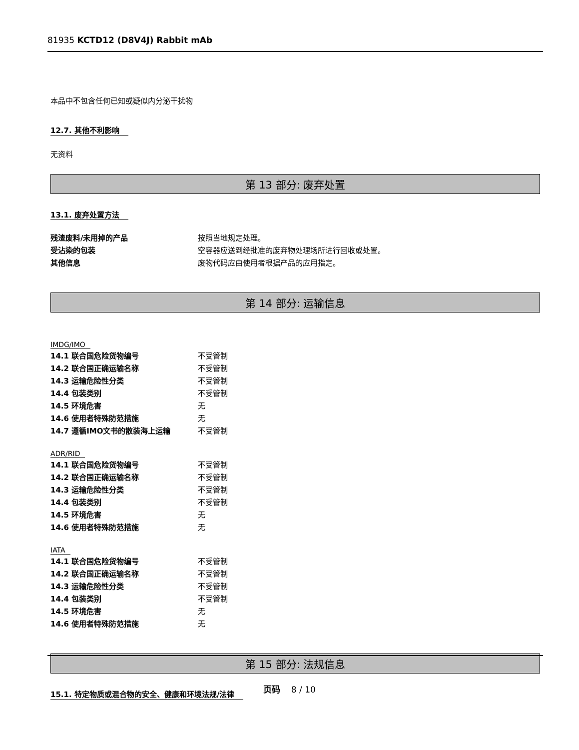81935 KCTD12 (D8V4J) Rabbit mAb
本品中不包含任何已知或疑似内分泌干扰物
12.7. 其他不利影响
无资料
第 13 部分: 废弃处置
13.1. 废弃处置方法
| 残渣废料/未用掉的产品 | 按照当地规定处理。 |
| 受沾染的包装 | 空容器应送到经批准的废弃物处理场所进行回收或处置。 |
| 其他信息 | 废物代码应由使用者根据产品的应用指定。 |
第 14 部分: 运输信息
IMDG/IMO
| 14.1 联合国危险货物编号 | 不受管制 |
| 14.2 联合国正确运输名称 | 不受管制 |
| 14.3 运输危险性分类 | 不受管制 |
| 14.4 包装类别 | 不受管制 |
| 14.5 环境危害 | 无 |
| 14.6 使用者特殊防范措施 | 无 |
| 14.7 遵循IMO文书的散装海上运输 | 不受管制 |
ADR/RID
| 14.1 联合国危险货物编号 | 不受管制 |
| 14.2 联合国正确运输名称 | 不受管制 |
| 14.3 运输危险性分类 | 不受管制 |
| 14.4 包装类别 | 不受管制 |
| 14.5 环境危害 | 无 |
| 14.6 使用者特殊防范措施 | 无 |
IATA
| 14.1 联合国危险货物编号 | 不受管制 |
| 14.2 联合国正确运输名称 | 不受管制 |
| 14.3 运输危险性分类 | 不受管制 |
| 14.4 包装类别 | 不受管制 |
| 14.5 环境危害 | 无 |
| 14.6 使用者特殊防范措施 | 无 |
第 15 部分: 法规信息
15.1. 特定物质或混合物的安全、健康和环境法规/法律
页码 8 / 10